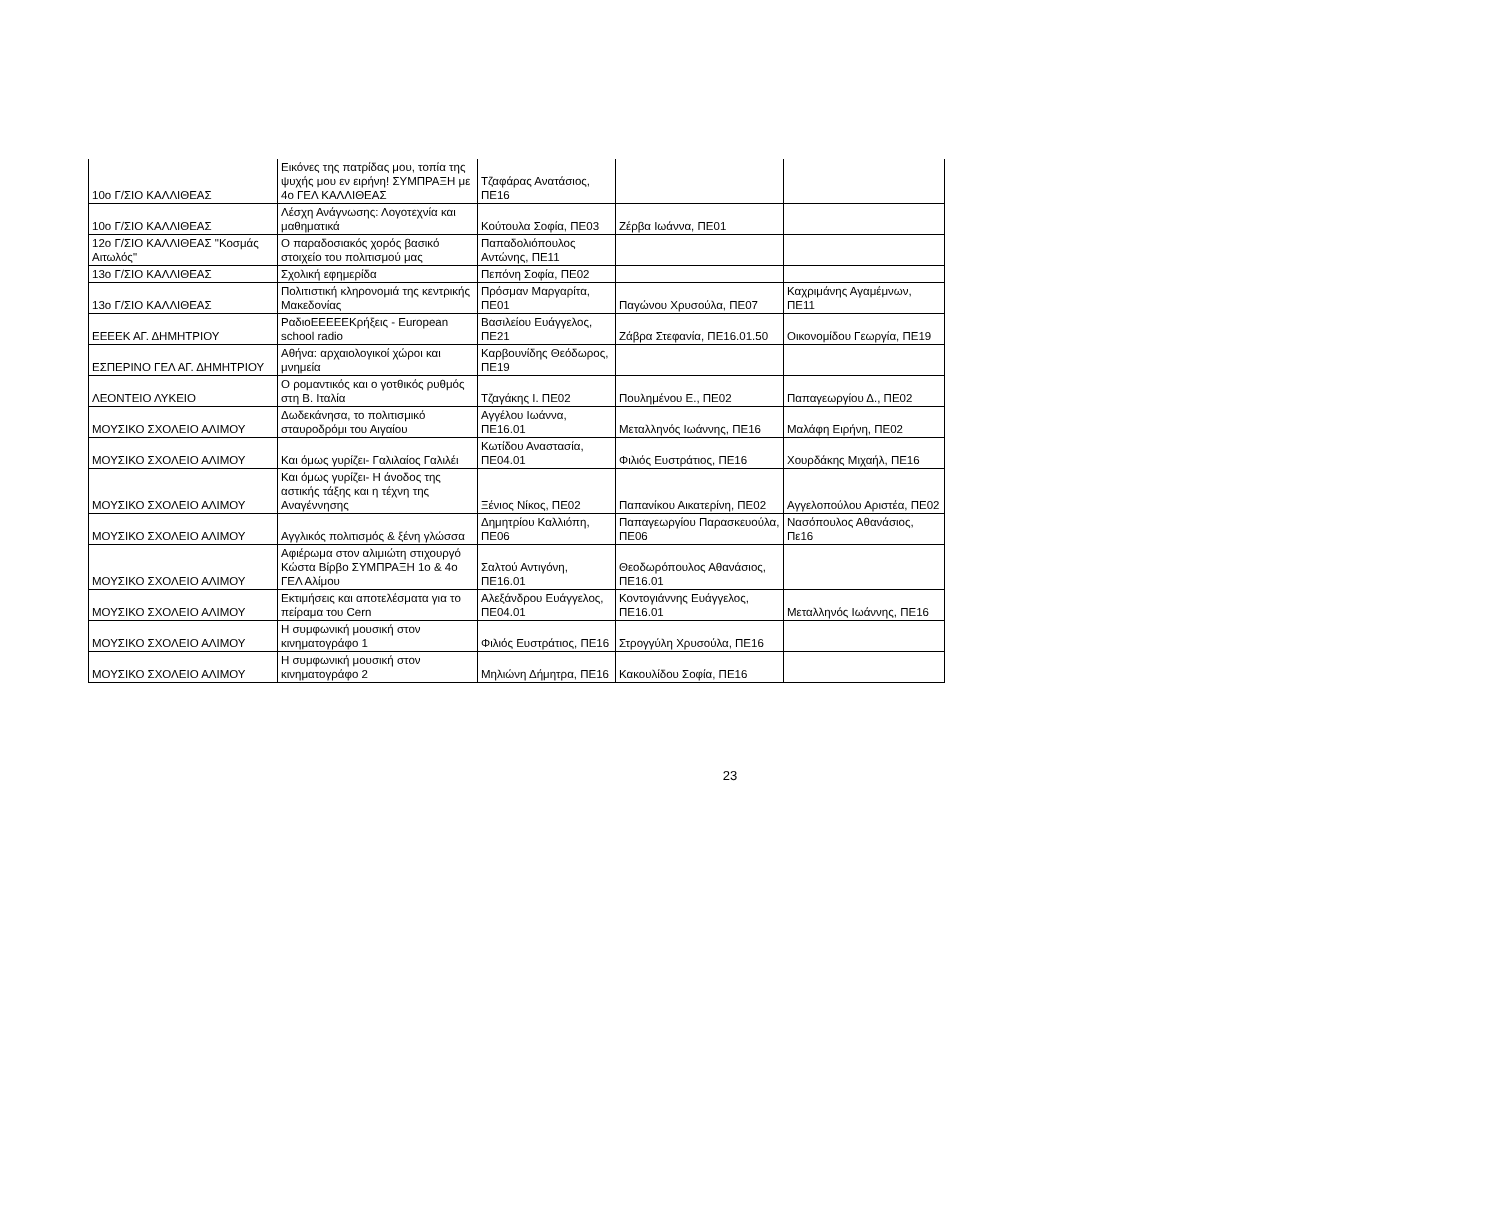| 10ο Γ/ΣΙΟ ΚΑΛΛΙΘΕΑΣ | Εικόνες της πατρίδας μου, τοπία της ψυχής μου εν ειρήνη! ΣΥΜΠΡΑΞΗ με 4ο ΓΕΛ ΚΑΛΛΙΘΕΑΣ | Τζαφάρας Ανατάσιος, ΠΕ16 | | |
| 10ο Γ/ΣΙΟ ΚΑΛΛΙΘΕΑΣ | Λέσχη Ανάγνωσης: Λογοτεχνία και μαθηματικά | Κούτουλα Σοφία, ΠΕ03 | Ζέρβα Ιωάννα, ΠΕ01 | |
| 12ο Γ/ΣΙΟ ΚΑΛΛΙΘΕΑΣ "Κοσμάς Αιτωλός" | Ο παραδοσιακός χορός βασικό στοιχείο του πολιτισμού μας | Παπαδολιόπουλος Αντώνης, ΠΕ11 | | |
| 13ο Γ/ΣΙΟ ΚΑΛΛΙΘΕΑΣ | Σχολική εφημερίδα | Πεπόνη Σοφία, ΠΕ02 | | |
| 13ο Γ/ΣΙΟ ΚΑΛΛΙΘΕΑΣ | Πολιτιστική κληρονομιά της κεντρικής Μακεδονίας | Πρόσμαν Μαργαρίτα, ΠΕ01 | Παγώνου Χρυσούλα, ΠΕ07 | Καχριμάνης Αγαμέμνων, ΠΕ11 |
| ΕΕΕΕΚ ΑΓ. ΔΗΜΗΤΡΙΟΥ | ΡαδιοΕΕΕΕΕΚρήξεις - European school radio | Βασιλείου Ευάγγελος, ΠΕ21 | Ζάβρα Στεφανία, ΠΕ16.01.50 | Οικονομίδου Γεωργία, ΠΕ19 |
| ΕΣΠΕΡΙΝΟ ΓΕΛ ΑΓ. ΔΗΜΗΤΡΙΟΥ | Αθήνα: αρχαιολογικοί χώροι και μνημεία | Καρβουνίδης Θεόδωρος, ΠΕ19 | | |
| ΛΕΟΝΤΕΙΟ ΛΥΚΕΙΟ | Ο ρομαντικός και ο γοτθικός ρυθμός στη Β. Ιταλία | Τζαγάκης Ι. ΠΕ02 | Πουλημένου Ε., ΠΕ02 | Παπαγεωργίου Δ., ΠΕ02 |
| ΜΟΥΣΙΚΟ ΣΧΟΛΕΙΟ ΑΛΙΜΟΥ | Δωδεκάνησα, το πολιτισμικό σταυροδρόμι του Αιγαίου | Αγγέλου Ιωάννα, ΠΕ16.01 | Μεταλληνός Ιωάννης, ΠΕ16 | Μαλάφη Ειρήνη, ΠΕ02 |
| ΜΟΥΣΙΚΟ ΣΧΟΛΕΙΟ ΑΛΙΜΟΥ | Και όμως γυρίζει- Γαλιλαίος Γαλιλέι | Κωτίδου Αναστασία, ΠΕ04.01 | Φιλιός Ευστράτιος, ΠΕ16 | Χουρδάκης Μιχαήλ, ΠΕ16 |
| ΜΟΥΣΙΚΟ ΣΧΟΛΕΙΟ ΑΛΙΜΟΥ | Και όμως γυρίζει- Η άνοδος της αστικής τάξης και η τέχνη της Αναγέννησης | Ξένιος Νίκος, ΠΕ02 | Παπανίκου Αικατερίνη, ΠΕ02 | Αγγελοπούλου Αριστέα, ΠΕ02 |
| ΜΟΥΣΙΚΟ ΣΧΟΛΕΙΟ ΑΛΙΜΟΥ | Αγγλικός πολιτισμός & ξένη γλώσσα | Δημητρίου Καλλιόπη, ΠΕ06 | Παπαγεωργίου Παρασκευούλα, ΠΕ06 | Νασόπουλος Αθανάσιος, Πε16 |
| ΜΟΥΣΙΚΟ ΣΧΟΛΕΙΟ ΑΛΙΜΟΥ | Αφιέρωμα στον αλιμιώτη στιχουργό Κώστα Βίρβο ΣΥΜΠΡΑΞΗ 1ο & 4ο ΓΕΛ Αλίμου | Σαλτού Αντιγόνη, ΠΕ16.01 | Θεοδωρόπουλος Αθανάσιος, ΠΕ16.01 | |
| ΜΟΥΣΙΚΟ ΣΧΟΛΕΙΟ ΑΛΙΜΟΥ | Εκτιμήσεις και αποτελέσματα για το πείραμα του Cern | Αλεξάνδρου Ευάγγελος, ΠΕ04.01 | Κοντογιάννης Ευάγγελος, ΠΕ16.01 | Μεταλληνός Ιωάννης, ΠΕ16 |
| ΜΟΥΣΙΚΟ ΣΧΟΛΕΙΟ ΑΛΙΜΟΥ | Η συμφωνική μουσική στον κινηματογράφο 1 | Φιλιός Ευστράτιος, ΠΕ16 | Στρογγύλη Χρυσούλα, ΠΕ16 | |
| ΜΟΥΣΙΚΟ ΣΧΟΛΕΙΟ ΑΛΙΜΟΥ | Η συμφωνική μουσική στον κινηματογράφο 2 | Μηλιώνη Δήμητρα, ΠΕ16 | Κακουλίδου Σοφία, ΠΕ16 | |
23